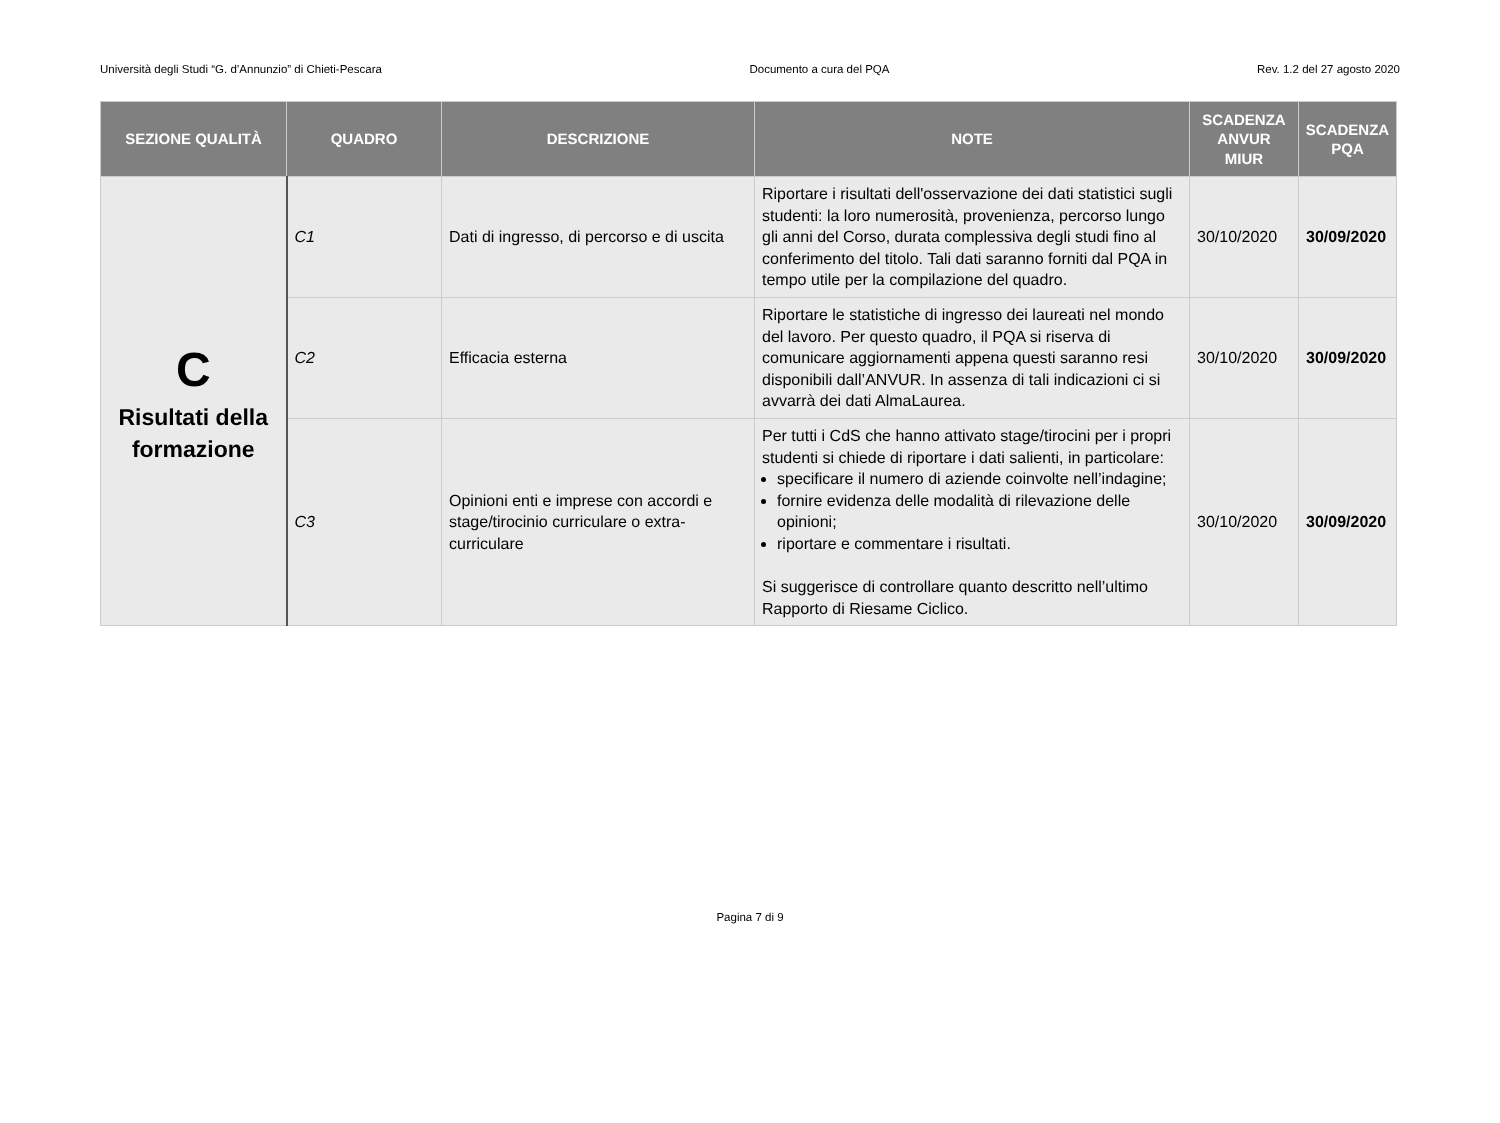Università degli Studi “G. d’Annunzio” di Chieti-Pescara Documento a cura del PQA Rev. 1.2 del 27 agosto 2020
| SEZIONE QUALITÀ | QUADRO | DESCRIZIONE | NOTE | SCADENZA ANVUR MIUR | SCADENZA PQA |
| --- | --- | --- | --- | --- | --- |
| C Risultati della formazione | C1 | Dati di ingresso, di percorso e di uscita | Riportare i risultati dell'osservazione dei dati statistici sugli studenti: la loro numerosità, provenienza, percorso lungo gli anni del Corso, durata complessiva degli studi fino al conferimento del titolo. Tali dati saranno forniti dal PQA in tempo utile per la compilazione del quadro. | 30/10/2020 | 30/09/2020 |
| | C2 | Efficacia esterna | Riportare le statistiche di ingresso dei laureati nel mondo del lavoro. Per questo quadro, il PQA si riserva di comunicare aggiornamenti appena questi saranno resi disponibili dall’ANVUR. In assenza di tali indicazioni ci si avvarrà dei dati AlmaLaurea. | 30/10/2020 | 30/09/2020 |
| | C3 | Opinioni enti e imprese con accordi e stage/tirocinio curriculare o extra-curriculare | Per tutti i CdS che hanno attivato stage/tirocini per i propri studenti si chiede di riportare i dati salienti, in particolare: specificare il numero di aziende coinvolte nell’indagine; fornire evidenza delle modalità di rilevazione delle opinioni; riportare e commentare i risultati. Si suggerisce di controllare quanto descritto nell’ultimo Rapporto di Riesame Ciclico. | 30/10/2020 | 30/09/2020 |
Pagina 7 di 9